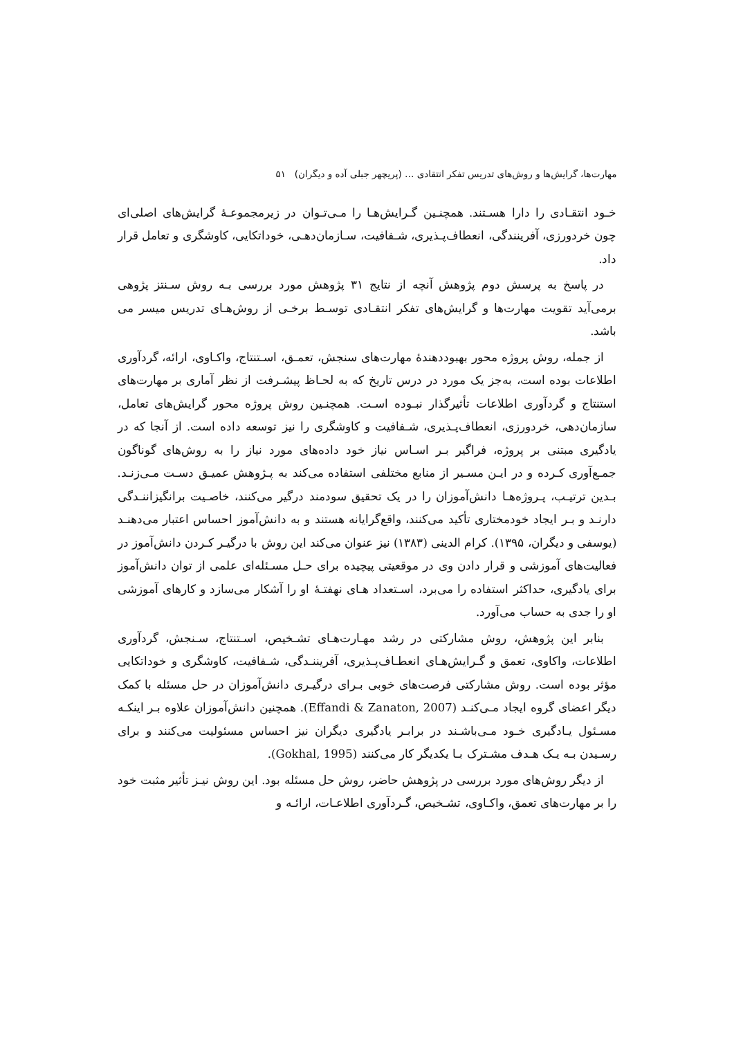مهارت‌ها، گرایش‌ها و روش‌های تدریس تفکر انتقادی … (پریچهر جبلی آده و دیگران) ۵۱
خـود انتقـادی را دارا هسـتند. همچنـین گـرایش‌هـا را مـی‌تـوان در زیرمجموعـهٔ گرایش‌های اصلی‌ای چون خردورزی، آفرینندگی، انعطاف‌پـذیری، شـفافیت، سـازمان‌دهـی، خوداتکایی، کاوشگری و تعامل قرار داد.
در پاسخ به پرسش دوم پژوهش آنچه از نتایج ۳۱ پژوهش مورد بررسی بـه روش سـنتز پژوهی برمی‌آید تقویت مهارت‌ها و گرایش‌های تفکر انتقـادی توسـط برخـی از روش‌هـای تدریس میسر می باشد.
از جمله، روش پروژه محور بهبوددهندهٔ مهارت‌های سنجش، تعمـق، اسـتنتاج، واکـاوی، ارائه، گردآوری اطلاعات بوده است، به‌جز یک مورد در درس تاریخ که به لحـاظ پیشـرفت از نظر آماری بر مهارت‌های استنتاج و گردآوری اطلاعات تأثیرگذار نبـوده اسـت. همچنـین روش پروژه محور گرایش‌های تعامل، سازمان‌دهی، خردورزی، انعطاف‌پـذیری، شـفافیت و کاوشگری را نیز توسعه داده است. از آنجا که در یادگیری مبتنی بر پروژه، فراگیر بـر اسـاس نیاز خود داده‌های مورد نیاز را به روش‌های گوناگون جمـع‌آوری کـرده و در ایـن مسـیر از منابع مختلفی استفاده می‌کند به پـژوهش عمیـق دسـت مـی‌زنـد. بـدین ترتیـب، پـروژه‌هـا دانش‌آموزان را در یک تحقیق سودمند درگیر می‌کنند، خاصـیت برانگیزاننـدگی دارنـد و بـر ایجاد خودمختاری تأکید می‌کنند، واقع‌گرایانه هستند و به دانش‌آموز احساس اعتبار می‌دهنـد (یوسفی و دیگران، ۱۳۹۵). کرام الدینی (۱۳۸۳) نیز عنوان می‌کند این روش با درگیـر کـردن دانش‌آموز در فعالیت‌های آموزشی و قرار دادن وی در موقعیتی پیچیده برای حـل مسـئله‌ای علمی از توان دانش‌آموز برای یادگیری، حداکثر استفاده را می‌برد، اسـتعداد هـای نهفتـهٔ او را آشکار می‌سازد و کارهای آموزشی او را جدی به حساب می‌آورد.
بنابر این پژوهش، روش مشارکتی در رشد مهـارت‌هـای تشـخیص، اسـتنتاج، سـنجش، گردآوری اطلاعات، واکاوی، تعمق و گـرایش‌هـای انعطـاف‌پـذیری، آفریننـدگی، شـفافیت، کاوشگری و خوداتکایی مؤثر بوده است. روش مشارکتی فرصت‌های خوبی بـرای درگیـری دانش‌آموزان در حل مسئله با کمک دیگر اعضای گروه ایجاد مـی‌کنـد (Effandi & Zanaton, 2007). همچنین دانش‌آموزان علاوه بـر اینکـه مسـئول یـادگیری خـود مـی‌باشـند در برابـر یادگیری دیگران نیز احساس مسئولیت می‌کنند و برای رسـیدن بـه یـک هـدف مشـترک بـا یکدیگر کار می‌کنند (Gokhal, 1995).
از دیگر روش‌های مورد بررسی در پژوهش حاضر، روش حل مسئله بود. این روش نیـز تأثیر مثبت خود را بر مهارت‌های تعمق، واکـاوی، تشـخیص، گـردآوری اطلاعـات، ارائـه و